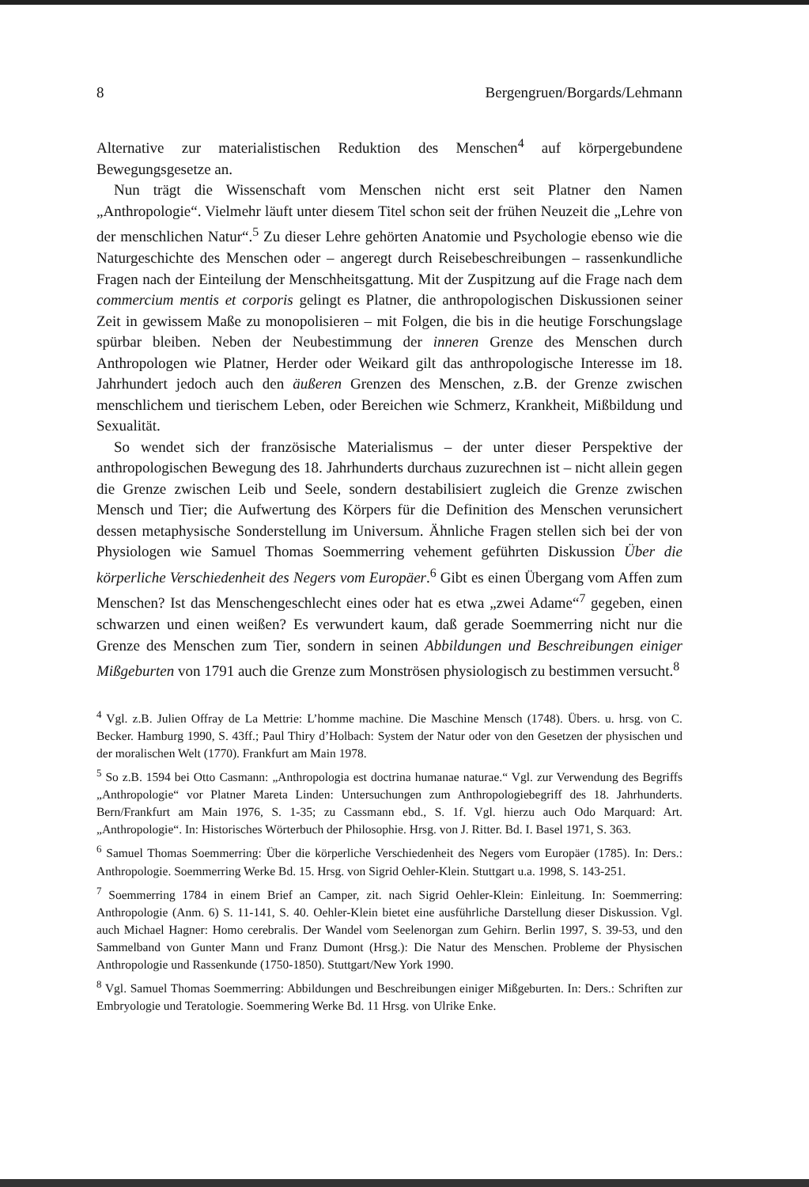8 Bergengruen/Borgards/Lehmann
Alternative zur materialistischen Reduktion des Menschen<sup>4</sup> auf körpergebundene Bewegungsgesetze an.
Nun trägt die Wissenschaft vom Menschen nicht erst seit Platner den Namen „Anthropologie“. Vielmehr läuft unter diesem Titel schon seit der frühen Neuzeit die „Lehre von der menschlichen Natur“.<sup>5</sup> Zu dieser Lehre gehörten Anatomie und Psychologie ebenso wie die Naturgeschichte des Menschen oder – angeregt durch Reisebeschreibungen – rassenkundliche Fragen nach der Einteilung der Menschheitsgattung. Mit der Zuspitzung auf die Frage nach dem commercium mentis et corporis gelingt es Platner, die anthropologischen Diskussionen seiner Zeit in gewissem Maße zu monopolisieren – mit Folgen, die bis in die heutige Forschungslage spürbar bleiben. Neben der Neubestimmung der inneren Grenze des Menschen durch Anthropologen wie Platner, Herder oder Weikard gilt das anthropologische Interesse im 18. Jahrhundert jedoch auch den äußeren Grenzen des Menschen, z.B. der Grenze zwischen menschlichem und tierischem Leben, oder Bereichen wie Schmerz, Krankheit, Mißbildung und Sexualität.
So wendet sich der französische Materialismus – der unter dieser Perspektive der anthropologischen Bewegung des 18. Jahrhunderts durchaus zuzurechnen ist – nicht allein gegen die Grenze zwischen Leib und Seele, sondern destabilisiert zugleich die Grenze zwischen Mensch und Tier; die Aufwertung des Körpers für die Definition des Menschen verunsichert dessen metaphysische Sonderstellung im Universum. Ähnliche Fragen stellen sich bei der von Physiologen wie Samuel Thomas Soemmerring vehement geführten Diskussion Über die körperliche Verschiedenheit des Negers vom Europäer.<sup>6</sup> Gibt es einen Übergang vom Affen zum Menschen? Ist das Menschengeschlecht eines oder hat es etwa „zwei Adame“<sup>7</sup> gegeben, einen schwarzen und einen weißen? Es verwundert kaum, daß gerade Soemmerring nicht nur die Grenze des Menschen zum Tier, sondern in seinen Abbildungen und Beschreibungen einiger Mißgeburten von 1791 auch die Grenze zum Monströsen physiologisch zu bestimmen versucht.<sup>8</sup>
<sup>4</sup> Vgl. z.B. Julien Offray de La Mettrie: L’homme machine. Die Maschine Mensch (1748). Übers. u. hrsg. von C. Becker. Hamburg 1990, S. 43ff.; Paul Thiry d’Holbach: System der Natur oder von den Gesetzen der physischen und der moralischen Welt (1770). Frankfurt am Main 1978.
<sup>5</sup> So z.B. 1594 bei Otto Casmann: „Anthropologia est doctrina humanae naturae.“ Vgl. zur Verwendung des Begriffs „Anthropologie“ vor Platner Mareta Linden: Untersuchungen zum Anthropologiebegriff des 18. Jahrhunderts. Bern/Frankfurt am Main 1976, S. 1-35; zu Cassmann ebd., S. 1f. Vgl. hierzu auch Odo Marquard: Art. „Anthropologie“. In: Historisches Wörterbuch der Philosophie. Hrsg. von J. Ritter. Bd. I. Basel 1971, S. 363.
<sup>6</sup> Samuel Thomas Soemmerring: Über die körperliche Verschiedenheit des Negers vom Europäer (1785). In: Ders.: Anthropologie. Soemmerring Werke Bd. 15. Hrsg. von Sigrid Oehler-Klein. Stuttgart u.a. 1998, S. 143-251.
<sup>7</sup> Soemmerring 1784 in einem Brief an Camper, zit. nach Sigrid Oehler-Klein: Einleitung. In: Soemmerring: Anthropologie (Anm. 6) S. 11-141, S. 40. Oehler-Klein bietet eine ausführliche Darstellung dieser Diskussion. Vgl. auch Michael Hagner: Homo cerebralis. Der Wandel vom Seelenorgan zum Gehirn. Berlin 1997, S. 39-53, und den Sammelband von Gunter Mann und Franz Dumont (Hrsg.): Die Natur des Menschen. Probleme der Physischen Anthropologie und Rassenkunde (1750-1850). Stuttgart/New York 1990.
<sup>8</sup> Vgl. Samuel Thomas Soemmerring: Abbildungen und Beschreibungen einiger Mißgeburten. In: Ders.: Schriften zur Embryologie und Teratologie. Soemmering Werke Bd. 11 Hrsg. von Ulrike Enke.